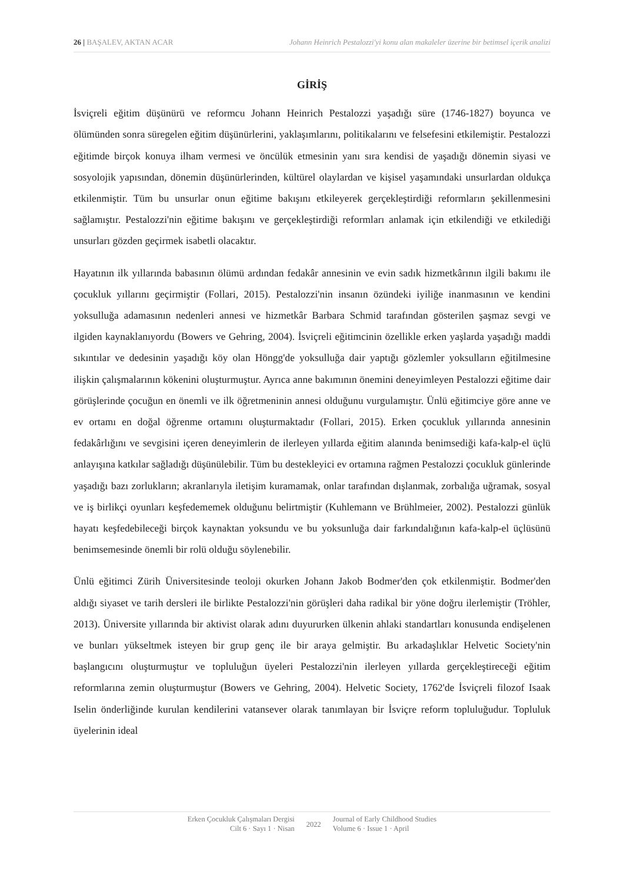26 | BAŞALEV, AKTAN ACAR Johann Heinrich Pestalozzi'yi konu alan makaleler üzerine bir betimsel içerik analizi
GİRİŞ
İsviçreli eğitim düşünürü ve reformcu Johann Heinrich Pestalozzi yaşadığı süre (1746-1827) boyunca ve ölümünden sonra süregelen eğitim düşünürlerini, yaklaşımlarını, politikalarını ve felsefesini etkilemiştir. Pestalozzi eğitimde birçok konuya ilham vermesi ve öncülük etmesinin yanı sıra kendisi de yaşadığı dönemin siyasi ve sosyolojik yapısından, dönemin düşünürlerinden, kültürel olaylardan ve kişisel yaşamındaki unsurlardan oldukça etkilenmiştir. Tüm bu unsurlar onun eğitime bakışını etkileyerek gerçekleştirdiği reformların şekillenmesini sağlamıştır. Pestalozzi'nin eğitime bakışını ve gerçekleştirdiği reformları anlamak için etkilendiği ve etkilediği unsurları gözden geçirmek isabetli olacaktır.
Hayatının ilk yıllarında babasının ölümü ardından fedakâr annesinin ve evin sadık hizmetkârının ilgili bakımı ile çocukluk yıllarını geçirmiştir (Follari, 2015). Pestalozzi'nin insanın özündeki iyiliğe inanmasının ve kendini yoksulluğa adamasının nedenleri annesi ve hizmetkâr Barbara Schmid tarafından gösterilen şaşmaz sevgi ve ilgiden kaynaklanıyordu (Bowers ve Gehring, 2004). İsviçreli eğitimcinin özellikle erken yaşlarda yaşadığı maddi sıkıntılar ve dedesinin yaşadığı köy olan Höngg'de yoksulluğa dair yaptığı gözlemler yoksulların eğitilmesine ilişkin çalışmalarının kökenini oluşturmuştur. Ayrıca anne bakımının önemini deneyimleyen Pestalozzi eğitime dair görüşlerinde çocuğun en önemli ve ilk öğretmeninin annesi olduğunu vurgulamıştır. Ünlü eğitimciye göre anne ve ev ortamı en doğal öğrenme ortamını oluşturmaktadır (Follari, 2015). Erken çocukluk yıllarında annesinin fedakârlığını ve sevgisini içeren deneyimlerin de ilerleyen yıllarda eğitim alanında benimsediği kafa-kalp-el üçlü anlayışına katkılar sağladığı düşünülebilir. Tüm bu destekleyici ev ortamına rağmen Pestalozzi çocukluk günlerinde yaşadığı bazı zorlukların; akranlarıyla iletişim kuramamak, onlar tarafından dışlanmak, zorbalığa uğramak, sosyal ve iş birlikçi oyunları keşfedememek olduğunu belirtmiştir (Kuhlemann ve Brühlmeier, 2002). Pestalozzi günlük hayatı keşfedebileceği birçok kaynaktan yoksundu ve bu yoksunluğa dair farkındalığının kafa-kalp-el üçlüsünü benimsemesinde önemli bir rolü olduğu söylenebilir.
Ünlü eğitimci Zürih Üniversitesinde teoloji okurken Johann Jakob Bodmer'den çok etkilenmiştir. Bodmer'den aldığı siyaset ve tarih dersleri ile birlikte Pestalozzi'nin görüşleri daha radikal bir yöne doğru ilerlemiştir (Tröhler, 2013). Üniversite yıllarında bir aktivist olarak adını duyururken ülkenin ahlaki standartları konusunda endişelenen ve bunları yükseltmek isteyen bir grup genç ile bir araya gelmiştir. Bu arkadaşlıklar Helvetic Society'nin başlangıcını oluşturmuştur ve topluluğun üyeleri Pestalozzi'nin ilerleyen yıllarda gerçekleştireceği eğitim reformlarına zemin oluşturmuştur (Bowers ve Gehring, 2004). Helvetic Society, 1762'de İsviçreli filozof Isaak Iselin önderliğinde kurulan kendilerini vatansever olarak tanımlayan bir İsviçre reform topluluğudur. Topluluk üyelerinin ideal
Erken Çocukluk Çalışmaları Dergisi
Cilt 6 · Sayı 1 · Nisan
2022
Journal of Early Childhood Studies
Volume 6 · Issue 1 · April